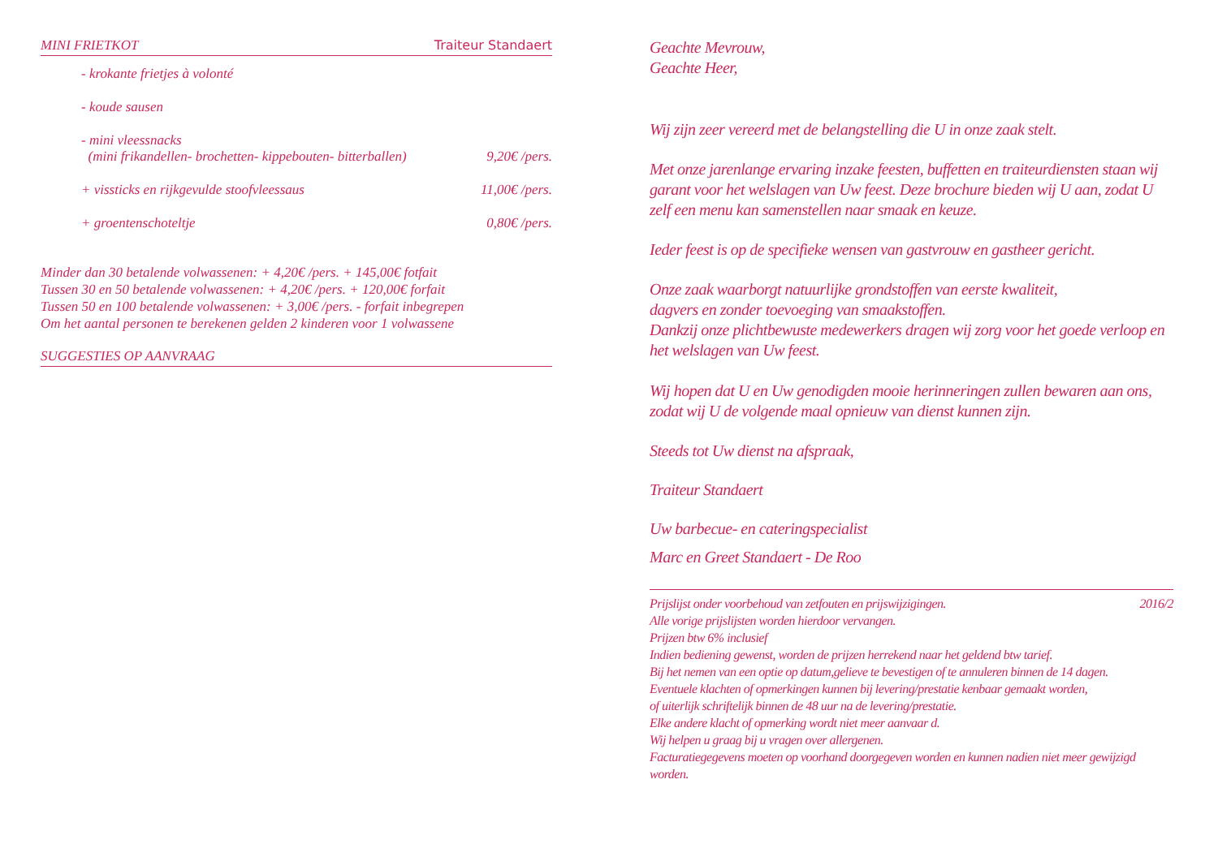MINI FRIETKOT Traiteur Standaert
- krokante frietjes à volonté
- koude sausen
- mini vleessnacks
(mini frikandellen- brochetten- kippebouten- bitterballen) 9,20€ /pers.
+ vissticks en rijkgevulde stoofvleessaus 11,00€ /pers.
+ groentenschoteltje 0,80€ /pers.
Minder dan 30 betalende volwassenen: + 4,20€ /pers. + 145,00€ fotfait
Tussen 30 en 50 betalende volwassenen: + 4,20€ /pers. + 120,00€ forfait
Tussen 50 en 100 betalende volwassenen: + 3,00€ /pers. - forfait inbegrepen
Om het aantal personen te berekenen gelden 2 kinderen voor 1 volwassene
SUGGESTIES OP AANVRAAG
Geachte Mevrouw,
Geachte Heer,
Wij zijn zeer vereerd met de belangstelling die U in onze zaak stelt.
Met onze jarenlange ervaring inzake feesten, buffetten en traiteurdiensten staan wij garant voor het welslagen van Uw feest. Deze brochure bieden wij U aan, zodat U zelf een menu kan samenstellen naar smaak en keuze.
Ieder feest is op de specifieke wensen van gastvrouw en gastheer gericht.
Onze zaak waarborgt natuurlijke grondstoffen van eerste kwaliteit,
dagvers en zonder toevoeging van smaakstoffen.
Dankzij onze plichtbewuste medewerkers dragen wij zorg voor het goede verloop en het welslagen van Uw feest.
Wij hopen dat U en Uw genodigden mooie herinneringen zullen bewaren aan ons, zodat wij U de volgende maal opnieuw van dienst kunnen zijn.
Steeds tot Uw dienst na afspraak,
Traiteur Standaert
Uw barbecue- en cateringspecialist
Marc en Greet Standaert - De Roo
Prijslijst onder voorbehoud van zetfouten en prijswijzigingen. 2016/2
Alle vorige prijslijsten worden hierdoor vervangen.
Prijzen btw 6% inclusief
Indien bediening gewenst, worden de prijzen herrekend naar het geldend btw tarief.
Bij het nemen van een optie op datum,gelieve te bevestigen of te annuleren binnen de 14 dagen.
Eventuele klachten of opmerkingen kunnen bij levering/prestatie kenbaar gemaakt worden,
of uiterlijk schriftelijk binnen de 48 uur na de levering/prestatie.
Elke andere klacht of opmerking wordt niet meer aanvaar d.
Wij helpen u graag bij u vragen over allergenen.
Facturatiegegevens moeten op voorhand doorgegeven worden en kunnen nadien niet meer gewijzigd worden.